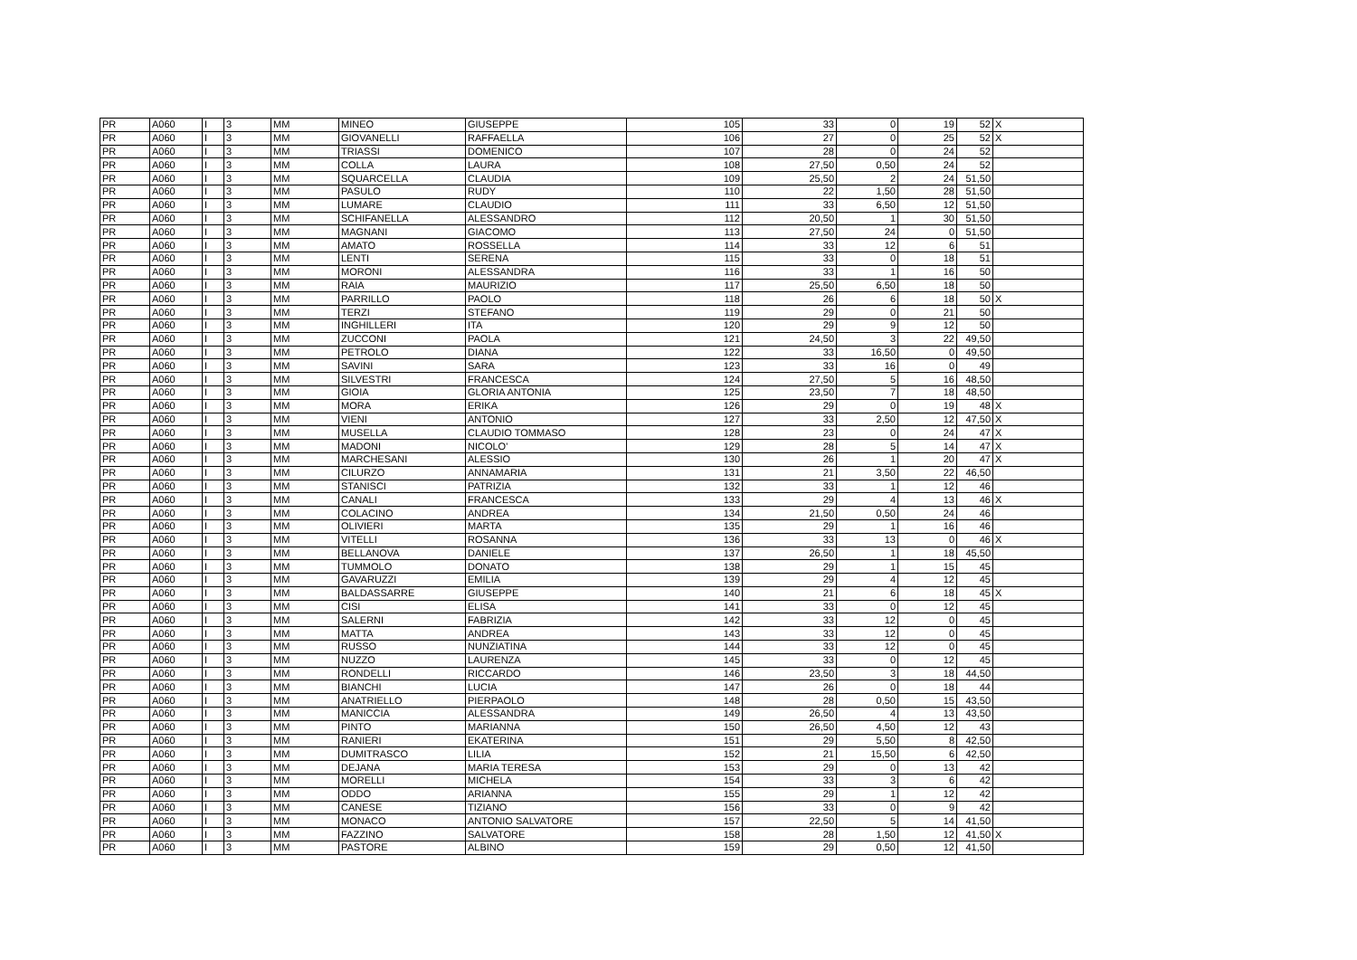| PR | A060 | I | 3 | MM | MINEO | GIUSEPPE | 105 | 33 | 0 | 19 | 52 | X |
| PR | A060 | I | 3 | MM | GIOVANELLI | RAFFAELLA | 106 | 27 | 0 | 25 | 52 | X |
| PR | A060 | I | 3 | MM | TRIASSI | DOMENICO | 107 | 28 | 0 | 24 | 52 | |
| PR | A060 | I | 3 | MM | COLLA | LAURA | 108 | 27,50 | 0,50 | 24 | 52 | |
| PR | A060 | I | 3 | MM | SQUARCELLA | CLAUDIA | 109 | 25,50 | 2 | 24 | 51,50 | |
| PR | A060 | I | 3 | MM | PASULO | RUDY | 110 | 22 | 1,50 | 28 | 51,50 | |
| PR | A060 | I | 3 | MM | LUMARE | CLAUDIO | 111 | 33 | 6,50 | 12 | 51,50 | |
| PR | A060 | I | 3 | MM | SCHIFANELLA | ALESSANDRO | 112 | 20,50 | 1 | 30 | 51,50 | |
| PR | A060 | I | 3 | MM | MAGNANI | GIACOMO | 113 | 27,50 | 24 | 0 | 51,50 | |
| PR | A060 | I | 3 | MM | AMATO | ROSSELLA | 114 | 33 | 12 | 6 | 51 | |
| PR | A060 | I | 3 | MM | LENTI | SERENA | 115 | 33 | 0 | 18 | 51 | |
| PR | A060 | I | 3 | MM | MORONI | ALESSANDRA | 116 | 33 | 1 | 16 | 50 | |
| PR | A060 | I | 3 | MM | RAIA | MAURIZIO | 117 | 25,50 | 6,50 | 18 | 50 | |
| PR | A060 | I | 3 | MM | PARRILLO | PAOLO | 118 | 26 | 6 | 18 | 50 | X |
| PR | A060 | I | 3 | MM | TERZI | STEFANO | 119 | 29 | 0 | 21 | 50 | |
| PR | A060 | I | 3 | MM | INGHILLERI | ITA | 120 | 29 | 9 | 12 | 50 | |
| PR | A060 | I | 3 | MM | ZUCCONI | PAOLA | 121 | 24,50 | 3 | 22 | 49,50 | |
| PR | A060 | I | 3 | MM | PETROLO | DIANA | 122 | 33 | 16,50 | 0 | 49,50 | |
| PR | A060 | I | 3 | MM | SAVINI | SARA | 123 | 33 | 16 | 0 | 49 | |
| PR | A060 | I | 3 | MM | SILVESTRI | FRANCESCA | 124 | 27,50 | 5 | 16 | 48,50 | |
| PR | A060 | I | 3 | MM | GIOIA | GLORIA ANTONIA | 125 | 23,50 | 7 | 18 | 48,50 | |
| PR | A060 | I | 3 | MM | MORA | ERIKA | 126 | 29 | 0 | 19 | 48 | X |
| PR | A060 | I | 3 | MM | VIENI | ANTONIO | 127 | 33 | 2,50 | 12 | 47,50 | X |
| PR | A060 | I | 3 | MM | MUSELLA | CLAUDIO TOMMASO | 128 | 23 | 0 | 24 | 47 | X |
| PR | A060 | I | 3 | MM | MADONI | NICOLO' | 129 | 28 | 5 | 14 | 47 | X |
| PR | A060 | I | 3 | MM | MARCHESANI | ALESSIO | 130 | 26 | 1 | 20 | 47 | X |
| PR | A060 | I | 3 | MM | CILURZO | ANNAMARIA | 131 | 21 | 3,50 | 22 | 46,50 | |
| PR | A060 | I | 3 | MM | STANISCI | PATRIZIA | 132 | 33 | 1 | 12 | 46 | |
| PR | A060 | I | 3 | MM | CANALI | FRANCESCA | 133 | 29 | 4 | 13 | 46 | X |
| PR | A060 | I | 3 | MM | COLACINO | ANDREA | 134 | 21,50 | 0,50 | 24 | 46 | |
| PR | A060 | I | 3 | MM | OLIVIERI | MARTA | 135 | 29 | 1 | 16 | 46 | |
| PR | A060 | I | 3 | MM | VITELLI | ROSANNA | 136 | 33 | 13 | 0 | 46 | X |
| PR | A060 | I | 3 | MM | BELLANOVA | DANIELE | 137 | 26,50 | 1 | 18 | 45,50 | |
| PR | A060 | I | 3 | MM | TUMMOLO | DONATO | 138 | 29 | 1 | 15 | 45 | |
| PR | A060 | I | 3 | MM | GAVARUZZI | EMILIA | 139 | 29 | 4 | 12 | 45 | |
| PR | A060 | I | 3 | MM | BALDASSARRE | GIUSEPPE | 140 | 21 | 6 | 18 | 45 | X |
| PR | A060 | I | 3 | MM | CISI | ELISA | 141 | 33 | 0 | 12 | 45 | |
| PR | A060 | I | 3 | MM | SALERNI | FABRIZIA | 142 | 33 | 12 | 0 | 45 | |
| PR | A060 | I | 3 | MM | MATTA | ANDREA | 143 | 33 | 12 | 0 | 45 | |
| PR | A060 | I | 3 | MM | RUSSO | NUNZIATINA | 144 | 33 | 12 | 0 | 45 | |
| PR | A060 | I | 3 | MM | NUZZO | LAURENZA | 145 | 33 | 0 | 12 | 45 | |
| PR | A060 | I | 3 | MM | RONDELLI | RICCARDO | 146 | 23,50 | 3 | 18 | 44,50 | |
| PR | A060 | I | 3 | MM | BIANCHI | LUCIA | 147 | 26 | 0 | 18 | 44 | |
| PR | A060 | I | 3 | MM | ANATRIELLO | PIERPAOLO | 148 | 28 | 0,50 | 15 | 43,50 | |
| PR | A060 | I | 3 | MM | MANICCIA | ALESSANDRA | 149 | 26,50 | 4 | 13 | 43,50 | |
| PR | A060 | I | 3 | MM | PINTO | MARIANNA | 150 | 26,50 | 4,50 | 12 | 43 | |
| PR | A060 | I | 3 | MM | RANIERI | EKATERINA | 151 | 29 | 5,50 | 8 | 42,50 | |
| PR | A060 | I | 3 | MM | DUMITRASCO | LILIA | 152 | 21 | 15,50 | 6 | 42,50 | |
| PR | A060 | I | 3 | MM | DEJANA | MARIA TERESA | 153 | 29 | 0 | 13 | 42 | |
| PR | A060 | I | 3 | MM | MORELLI | MICHELA | 154 | 33 | 3 | 6 | 42 | |
| PR | A060 | I | 3 | MM | ODDO | ARIANNA | 155 | 29 | 1 | 12 | 42 | |
| PR | A060 | I | 3 | MM | CANESE | TIZIANO | 156 | 33 | 0 | 9 | 42 | |
| PR | A060 | I | 3 | MM | MONACO | ANTONIO SALVATORE | 157 | 22,50 | 5 | 14 | 41,50 | |
| PR | A060 | I | 3 | MM | FAZZINO | SALVATORE | 158 | 28 | 1,50 | 12 | 41,50 | X |
| PR | A060 | I | 3 | MM | PASTORE | ALBINO | 159 | 29 | 0,50 | 12 | 41,50 | |